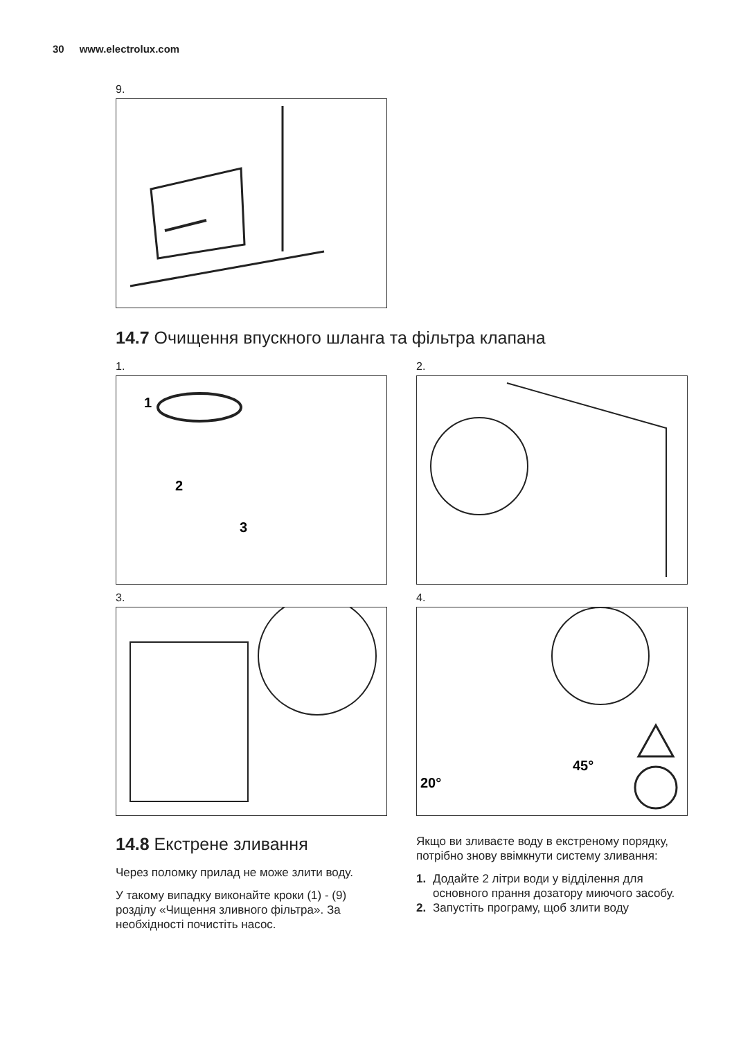30 www.electrolux.com
9.
14.7 Очищення впускного шланга та фільтра клапана
1.
1
2
3
2.
3.
4.
20°
45°
​14.8 Екстрене зливання
Через поломку прилад не може злити воду.
У такому випадку виконайте кроки (1) - (9) розділу «Чищення зливного фільтра». За необхідності почистіть насос.
Якщо ви зливаєте воду в екстреному порядку, потрібно знову ввімкнути систему зливання:
1. Додайте 2 літри води у відділення для основного прання дозатору миючого засобу.
2. Запустіть програму, щоб злити воду